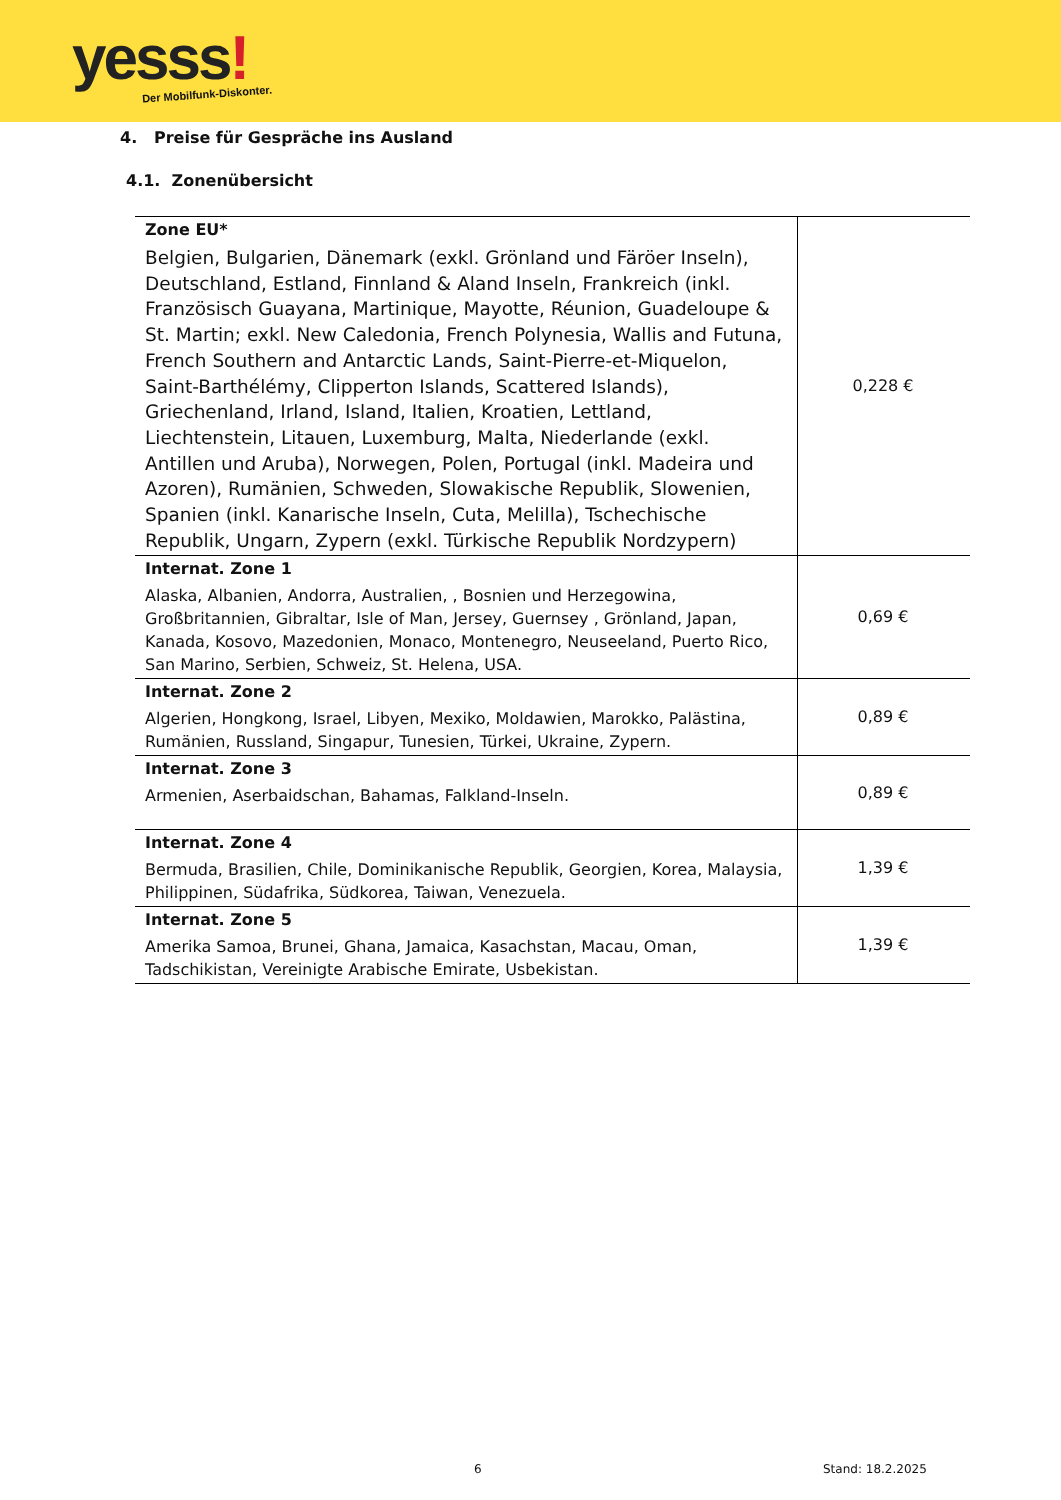yesss! Der Mobilfunk-Diskonter.
4. Preise für Gespräche ins Ausland
4.1. Zonenübersicht
| Zone EU* Belgien, Bulgarien, Dänemark (exkl. Grönland und Färöer Inseln), Deutschland, Estland, Finnland & Aland Inseln, Frankreich (inkl. Französisch Guayana, Martinique, Mayotte, Réunion, Guadeloupe & St. Martin; exkl. New Caledonia, French Polynesia, Wallis and Futuna, French Southern and Antarctic Lands, Saint-Pierre-et-Miquelon, Saint-Barthélémy, Clipperton Islands, Scattered Islands), Griechenland, Irland, Island, Italien, Kroatien, Lettland, Liechtenstein, Litauen, Luxemburg, Malta, Niederlande (exkl. Antillen und Aruba), Norwegen, Polen, Portugal (inkl. Madeira und Azoren), Rumänien, Schweden, Slowakische Republik, Slowenien, Spanien (inkl. Kanarische Inseln, Cuta, Melilla), Tschechische Republik, Ungarn, Zypern (exkl. Türkische Republik Nordzypern) | 0,228 € |
| Internat. Zone 1 Alaska, Albanien, Andorra, Australien, , Bosnien und Herzegowina, Großbritannien, Gibraltar, Isle of Man, Jersey, Guernsey , Grönland, Japan, Kanada, Kosovo, Mazedonien, Monaco, Montenegro, Neuseeland, Puerto Rico, San Marino, Serbien, Schweiz, St. Helena, USA. | 0,69 € |
| Internat. Zone 2 Algerien, Hongkong, Israel, Libyen, Mexiko, Moldawien, Marokko, Palästina, Rumänien, Russland, Singapur, Tunesien, Türkei, Ukraine, Zypern. | 0,89 € |
| Internat. Zone 3 Armenien, Aserbaidschan, Bahamas, Falkland-Inseln. | 0,89 € |
| Internat. Zone 4 Bermuda, Brasilien, Chile, Dominikanische Republik, Georgien, Korea, Malaysia, Philippinen, Südafrika, Südkorea, Taiwan, Venezuela. | 1,39 € |
| Internat. Zone 5 Amerika Samoa, Brunei, Ghana, Jamaica, Kasachstan, Macau, Oman, Tadschikistan, Vereinigte Arabische Emirate, Usbekistan. | 1,39 € |
6 Stand: 18.2.2025